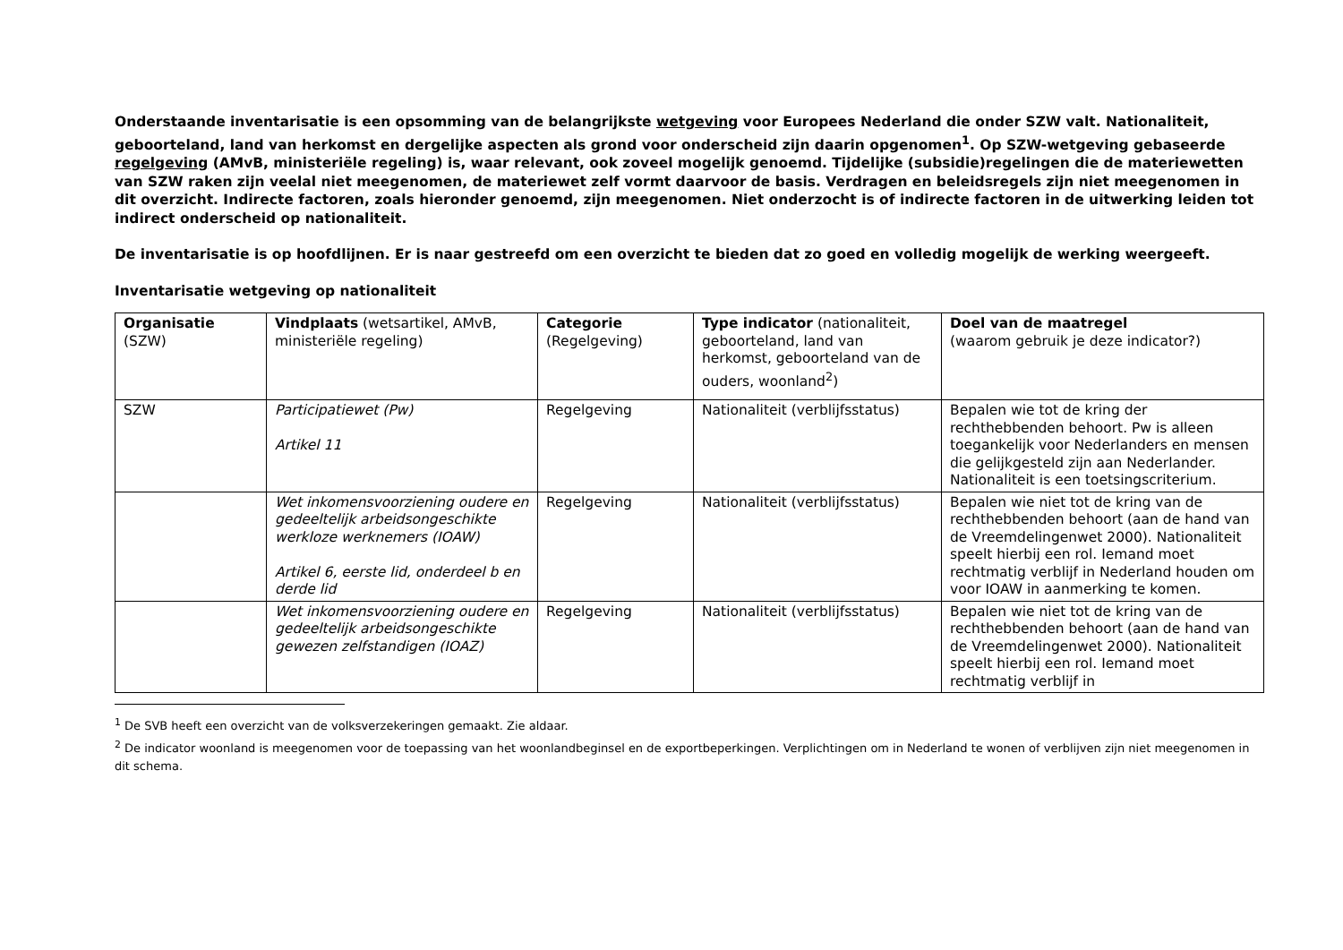Onderstaande inventarisatie is een opsomming van de belangrijkste wetgeving voor Europees Nederland die onder SZW valt. Nationaliteit, geboorteland, land van herkomst en dergelijke aspecten als grond voor onderscheid zijn daarin opgenomen<sup>1</sup>. Op SZW-wetgeving gebaseerde regelgeving (AMvB, ministeriële regeling) is, waar relevant, ook zoveel mogelijk genoemd. Tijdelijke (subsidie)regelingen die de materiewetten van SZW raken zijn veelal niet meegenomen, de materiewet zelf vormt daarvoor de basis. Verdragen en beleidsregels zijn niet meegenomen in dit overzicht. Indirecte factoren, zoals hieronder genoemd, zijn meegenomen. Niet onderzocht is of indirecte factoren in de uitwerking leiden tot indirect onderscheid op nationaliteit.
De inventarisatie is op hoofdlijnen. Er is naar gestreefd om een overzicht te bieden dat zo goed en volledig mogelijk de werking weergeeft.
Inventarisatie wetgeving op nationaliteit
| Organisatie (SZW) | Vindplaats (wetsartikel, AMvB, ministeriële regeling) | Categorie (Regelgeving) | Type indicator (nationaliteit, geboorteland, land van herkomst, geboorteland van de ouders, woonland<sup>2</sup>) | Doel van de maatregel (waarom gebruik je deze indicator?) |
| SZW | Participatiewet (Pw) Artikel 11 | Regelgeving | Nationaliteit (verblijfsstatus) | Bepalen wie tot de kring der rechthebbenden behoort. Pw is alleen toegankelijk voor Nederlanders en mensen die gelijkgesteld zijn aan Nederlander. Nationaliteit is een toetsingscriterium. |
| | Wet inkomensvoorziening oudere en gedeeltelijk arbeidsongeschikte werkloze werknemers (IOAW) Artikel 6, eerste lid, onderdeel b en derde lid | Regelgeving | Nationaliteit (verblijfsstatus) | Bepalen wie niet tot de kring van de rechthebbenden behoort (aan de hand van de Vreemdelingenwet 2000). Nationaliteit speelt hierbij een rol. Iemand moet rechtmatig verblijf in Nederland houden om voor IOAW in aanmerking te komen. |
| | Wet inkomensvoorziening oudere en gedeeltelijk arbeidsongeschikte gewezen zelfstandigen (IOAZ) | Regelgeving | Nationaliteit (verblijfsstatus) | Bepalen wie niet tot de kring van de rechthebbenden behoort (aan de hand van de Vreemdelingenwet 2000). Nationaliteit speelt hierbij een rol. Iemand moet rechtmatig verblijf in |
<sup>1</sup> De SVB heeft een overzicht van de volksverzekeringen gemaakt. Zie aldaar.
<sup>2</sup> De indicator woonland is meegenomen voor de toepassing van het woonlandbeginsel en de exportbeperkingen. Verplichtingen om in Nederland te wonen of verblijven zijn niet meegenomen in dit schema.